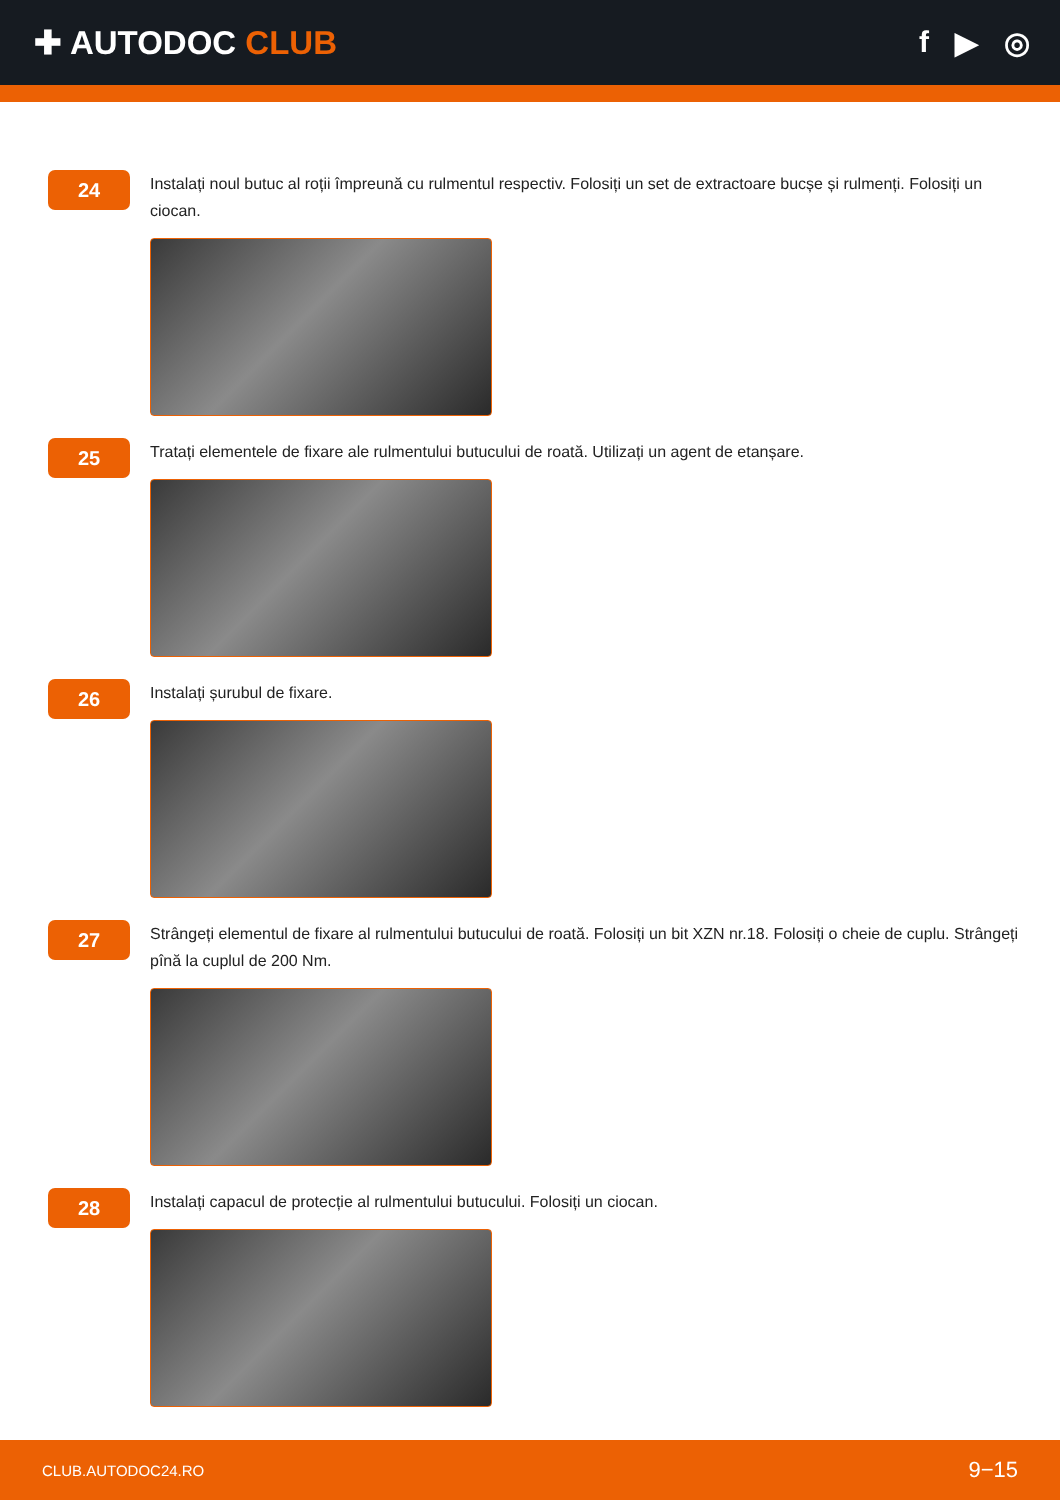✚ AUTODOC CLUB f ▶ ◎
24
Instalați noul butuc al roții împreună cu rulmentul respectiv. Folosiți un set de extractoare bucșe și rulmenți. Folosiți un ciocan.
25
Tratați elementele de fixare ale rulmentului butucului de roată. Utilizați un agent de etanșare.
26
Instalați șurubul de fixare.
27
Strângeți elementul de fixare al rulmentului butucului de roată. Folosiți un bit XZN nr.18. Folosiți o cheie de cuplu. Strângeți pînă la cuplul de 200 Nm.
28
Instalați capacul de protecție al rulmentului butucului. Folosiți un ciocan.
CLUB.AUTODOC24.RO 9−15